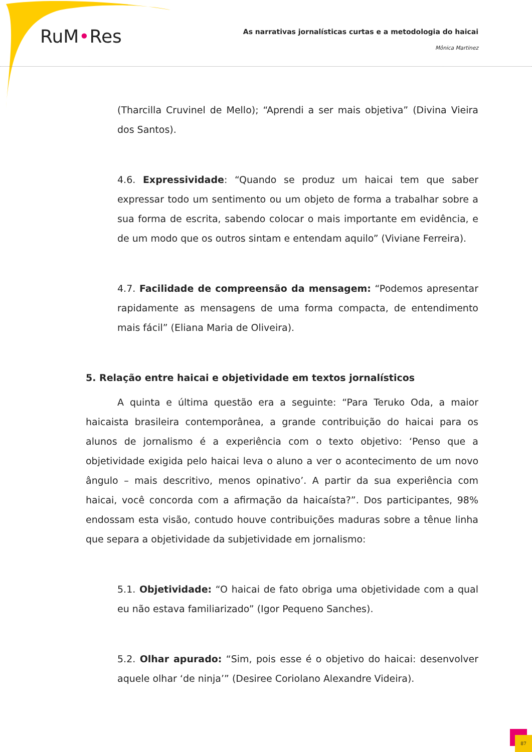RuM•Res
As narrativas jornalísticas curtas e a metodologia do haicai
Mônica Martinez
(Tharcilla Cruvinel de Mello); “Aprendi a ser mais objetiva” (Divina Vieira dos Santos).
4.6. Expressividade: “Quando se produz um haicai tem que saber expressar todo um sentimento ou um objeto de forma a trabalhar sobre a sua forma de escrita, sabendo colocar o mais importante em evidência, e de um modo que os outros sintam e entendam aquilo” (Viviane Ferreira).
4.7. Facilidade de compreensão da mensagem: “Podemos apresentar rapidamente as mensagens de uma forma compacta, de entendimento mais fácil” (Eliana Maria de Oliveira).
5. Relação entre haicai e objetividade em textos jornalísticos
A quinta e última questão era a seguinte: “Para Teruko Oda, a maior haicaista brasileira contemporânea, a grande contribuição do haicai para os alunos de jornalismo é a experiência com o texto objetivo: ‘Penso que a objetividade exigida pelo haicai leva o aluno a ver o acontecimento de um novo ângulo – mais descritivo, menos opinativo’. A partir da sua experiência com haicai, você concorda com a afirmação da haicaísta?”. Dos participantes, 98% endossam esta visão, contudo houve contribuições maduras sobre a tênue linha que separa a objetividade da subjetividade em jornalismo:
5.1. Objetividade: “O haicai de fato obriga uma objetividade com a qual eu não estava familiarizado” (Igor Pequeno Sanches).
5.2. Olhar apurado: “Sim, pois esse é o objetivo do haicai: desenvolver aquele olhar ‘de ninja’” (Desiree Coriolano Alexandre Videira).
87